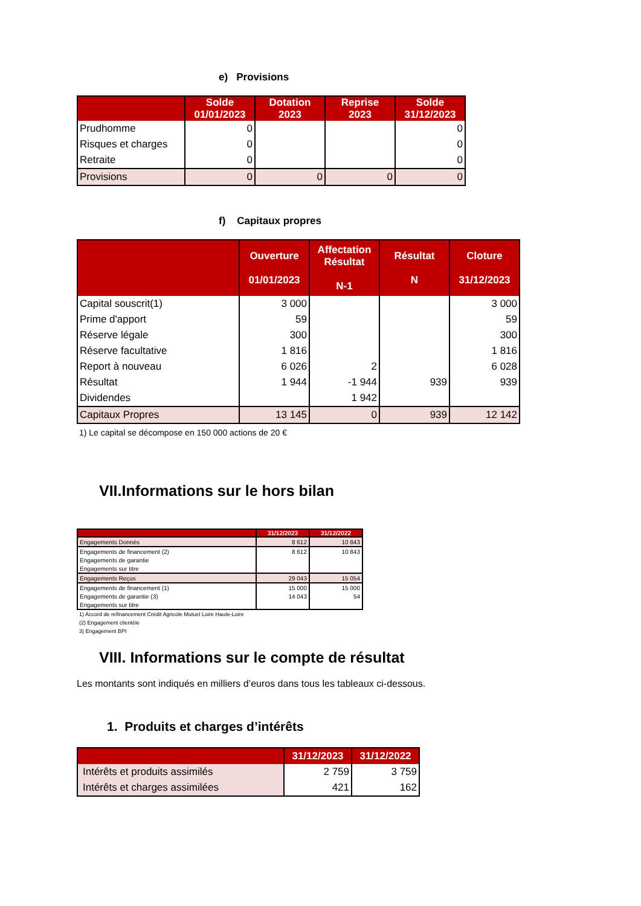e) Provisions
| | Solde 01/01/2023 | Dotation 2023 | Reprise 2023 | Solde 31/12/2023 |
| --- | --- | --- | --- | --- |
| Prudhomme | 0 | | | 0 |
| Risques et charges | 0 | | | 0 |
| Retraite | 0 | | | 0 |
| Provisions | 0 | 0 | 0 | 0 |
f) Capitaux propres
| | Ouverture 01/01/2023 | Affectation Résultat N-1 | Résultat N | Cloture 31/12/2023 |
| --- | --- | --- | --- | --- |
| Capital souscrit(1) | 3 000 | | | 3 000 |
| Prime d'apport | 59 | | | 59 |
| Réserve légale | 300 | | | 300 |
| Réserve facultative | 1 816 | | | 1 816 |
| Report à nouveau | 6 026 | 2 | | 6 028 |
| Résultat | 1 944 | -1 944 | 939 | 939 |
| Dividendes | | 1 942 | | |
| Capitaux Propres | 13 145 | 0 | 939 | 12 142 |
1) Le capital se décompose en 150 000 actions de 20 €
VII.Informations sur le hors bilan
| | 31/12/2023 | 31/12/2022 |
| --- | --- | --- |
| Engagements Donnés | 8 612 | 10 843 |
| Engagements de financement (2) | 8 612 | 10 843 |
| Engagements de garantie | | |
| Engagements sur titre | | |
| Engagements Reçus | 29 043 | 15 054 |
| Engagements de financement (1) | 15 000 | 15 000 |
| Engagements de garantie (3) | 14 043 | 54 |
| Engagements sur titre | | |
1) Accord de refinancement Crédit Agricole Mutuel Loire Haute-Loire
(2) Engagement clientèle
3) Engagement BPI
VIII. Informations sur le compte de résultat
Les montants sont indiqués en milliers d’euros dans tous les tableaux ci-dessous.
1. Produits et charges d’intérêts
| | 31/12/2023 | 31/12/2022 |
| --- | --- | --- |
| Intérêts et produits assimilés | 2 759 | 3 759 |
| Intérêts et charges assimilées | 421 | 162 |